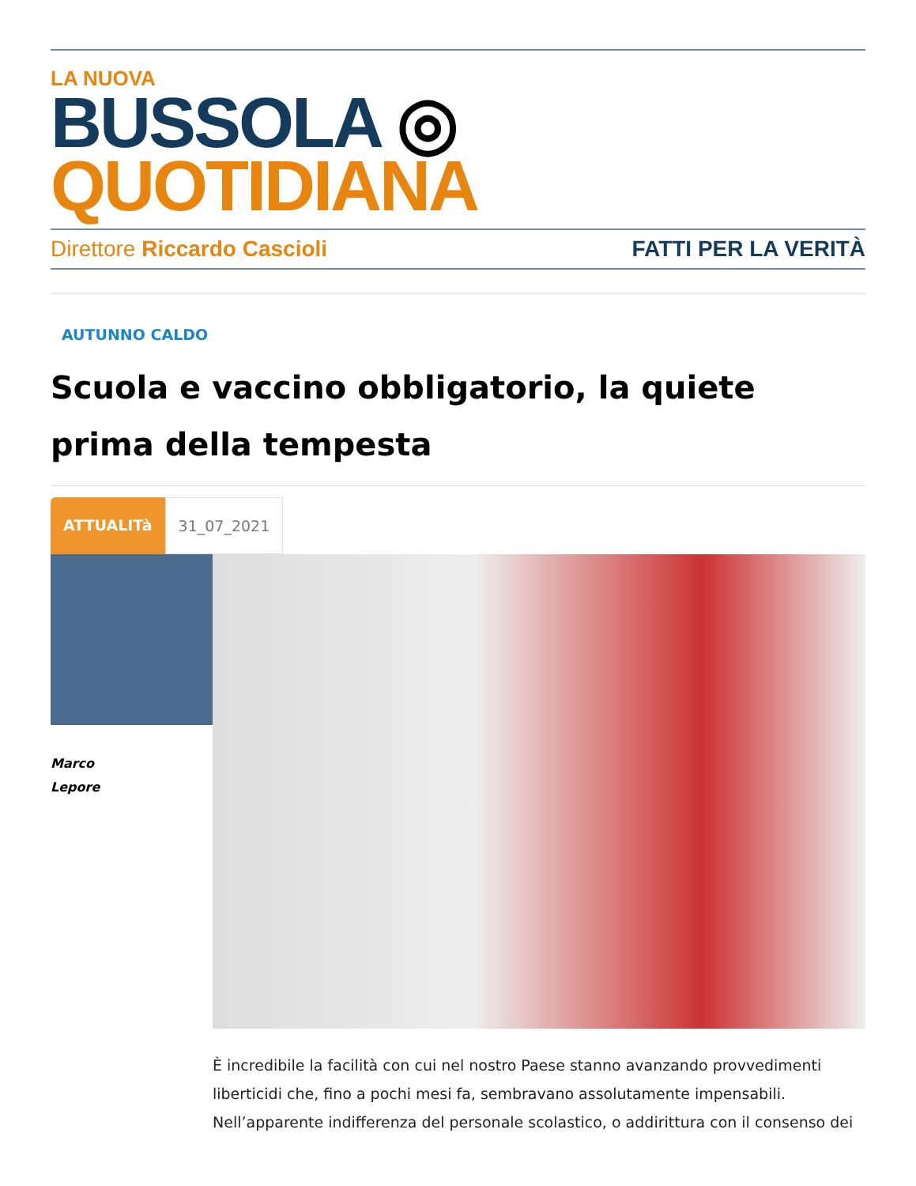LA NUOVA
BUSSOLA ◎ QUOTIDIANA
Direttore Riccardo Cascioli FATTI PER LA VERITÀ
AUTUNNO CALDO
Scuola e vaccino obbligatorio, la quiete prima della tempesta
ATTUALITà 31_07_2021
Marco
Lepore
È incredibile la facilità con cui nel nostro Paese stanno avanzando provvedimenti liberticidi che, fino a pochi mesi fa, sembravano assolutamente impensabili. Nell’apparente indifferenza del personale scolastico, o addirittura con il consenso dei